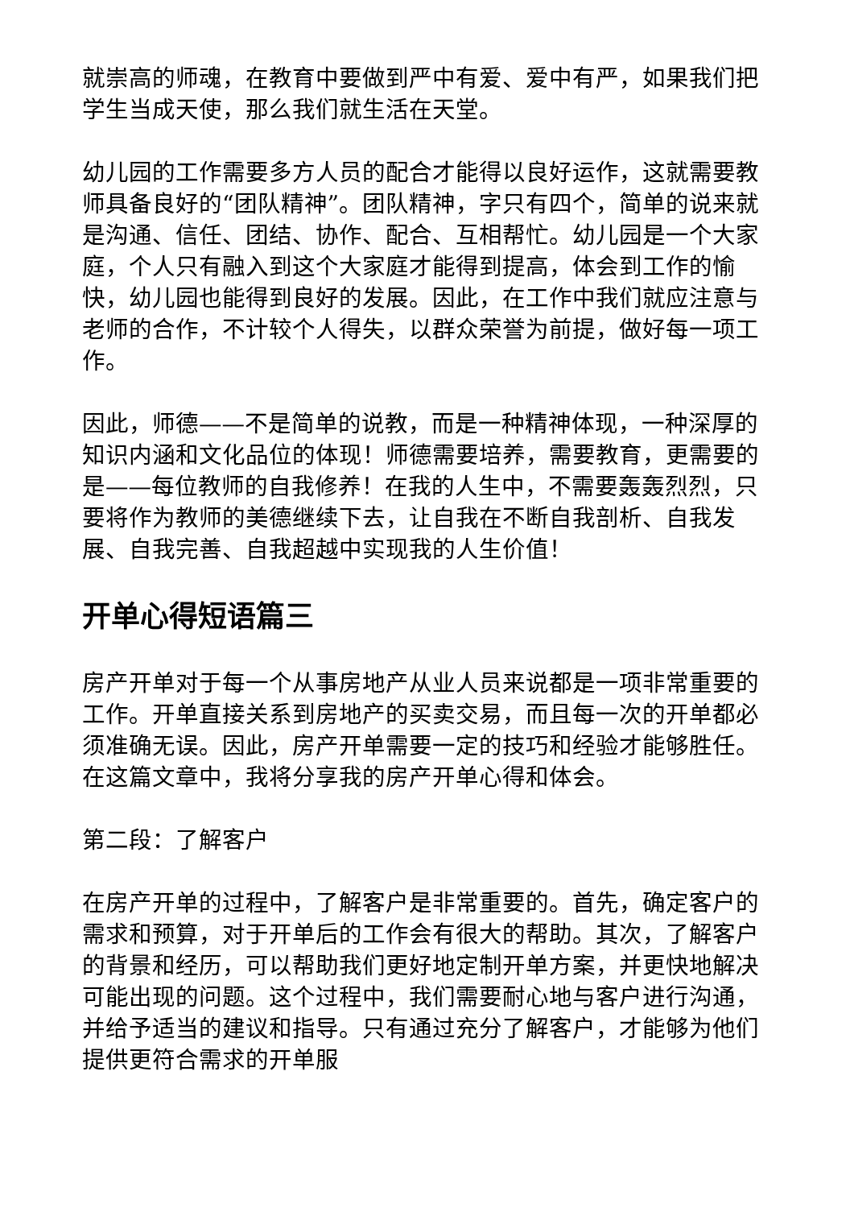就崇高的师魂，在教育中要做到严中有爱、爱中有严，如果我们把学生当成天使，那么我们就生活在天堂。
幼儿园的工作需要多方人员的配合才能得以良好运作，这就需要教师具备良好的“团队精神”。团队精神，字只有四个，简单的说来就是沟通、信任、团结、协作、配合、互相帮忙。幼儿园是一个大家庭，个人只有融入到这个大家庭才能得到提高，体会到工作的愉快，幼儿园也能得到良好的发展。因此，在工作中我们就应注意与老师的合作，不计较个人得失，以群众荣誉为前提，做好每一项工作。
因此，师德——不是简单的说教，而是一种精神体现，一种深厚的知识内涵和文化品位的体现！师德需要培养，需要教育，更需要的是——每位教师的自我修养！在我的人生中，不需要轰轰烈烈，只要将作为教师的美德继续下去，让自我在不断自我剖析、自我发展、自我完善、自我超越中实现我的人生价值！
开单心得短语篇三
房产开单对于每一个从事房地产从业人员来说都是一项非常重要的工作。开单直接关系到房地产的买卖交易，而且每一次的开单都必须准确无误。因此，房产开单需要一定的技巧和经验才能够胜任。在这篇文章中，我将分享我的房产开单心得和体会。
第二段：了解客户
在房产开单的过程中，了解客户是非常重要的。首先，确定客户的需求和预算，对于开单后的工作会有很大的帮助。其次，了解客户的背景和经历，可以帮助我们更好地定制开单方案，并更快地解决可能出现的问题。这个过程中，我们需要耐心地与客户进行沟通，并给予适当的建议和指导。只有通过充分了解客户，才能够为他们提供更符合需求的开单服